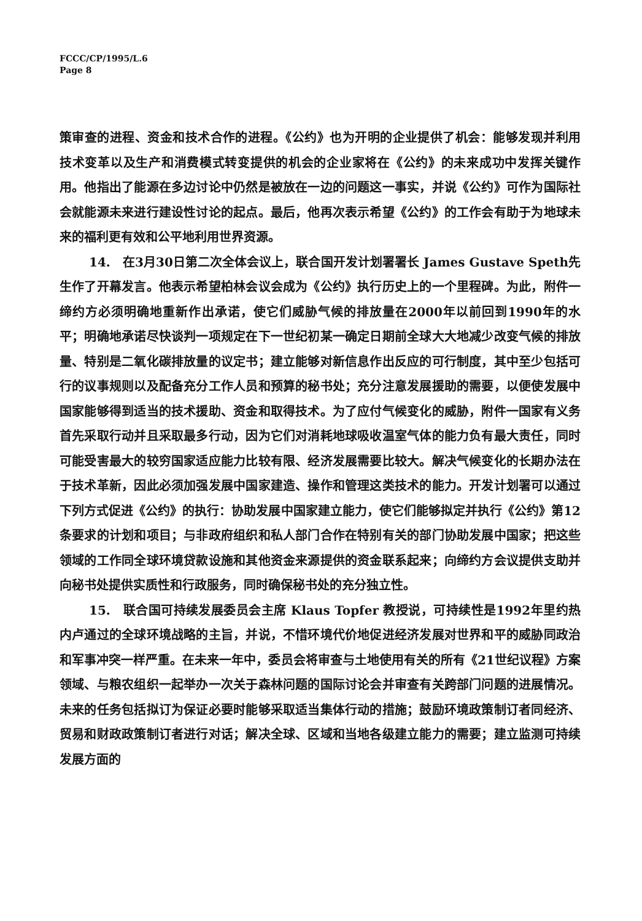FCCC/CP/1995/L.6
Page 8
策审查的进程、资金和技术合作的进程。《公约》也为开明的企业提供了机会：能够发现并利用技术变革以及生产和消费模式转变提供的机会的企业家将在《公约》的未来成功中发挥关键作用。他指出了能源在多边讨论中仍然是被放在一边的问题这一事实，并说《公约》可作为国际社会就能源未来进行建设性讨论的起点。最后，他再次表示希望《公约》的工作会有助于为地球未来的福利更有效和公平地利用世界资源。
14.　在3月30日第二次全体会议上，联合国开发计划署署长 James Gustave Speth先生作了开幕发言。他表示希望柏林会议会成为《公约》执行历史上的一个里程碑。为此，附件一缔约方必须明确地重新作出承诺，使它们威胁气候的排放量在2000年以前回到1990年的水平；明确地承诺尽快谈判一项规定在下一世纪初某一确定日期前全球大大地减少改变气候的排放量、特别是二氧化碳排放量的议定书；建立能够对新信息作出反应的可行制度，其中至少包括可行的议事规则以及配备充分工作人员和预算的秘书处；充分注意发展援助的需要，以便使发展中国家能够得到适当的技术援助、资金和取得技术。为了应付气候变化的威胁，附件一国家有义务首先采取行动并且采取最多行动，因为它们对消耗地球吸收温室气体的能力负有最大责任，同时可能受害最大的较穷国家适应能力比较有限、经济发展需要比较大。解决气候变化的长期办法在于技术革新，因此必须加强发展中国家建造、操作和管理这类技术的能力。开发计划署可以通过下列方式促进《公约》的执行：协助发展中国家建立能力，使它们能够拟定并执行《公约》第12条要求的计划和项目；与非政府组织和私人部门合作在特别有关的部门协助发展中国家；把这些领域的工作同全球环境贷款设施和其他资金来源提供的资金联系起来；向缔约方会议提供支助并向秘书处提供实质性和行政服务，同时确保秘书处的充分独立性。
15.　联合国可持续发展委员会主席 Klaus Topfer 教授说，可持续性是1992年里约热内卢通过的全球环境战略的主旨，并说，不惜环境代价地促进经济发展对世界和平的威胁同政治和军事冲突一样严重。在未来一年中，委员会将审查与土地使用有关的所有《21世纪议程》方案领域、与粮农组织一起举办一次关于森林问题的国际讨论会并审查有关跨部门问题的进展情况。未来的任务包括拟订为保证必要时能够采取适当集体行动的措施；鼓励环境政策制订者同经济、贸易和财政政策制订者进行对话；解决全球、区域和当地各级建立能力的需要；建立监测可持续发展方面的